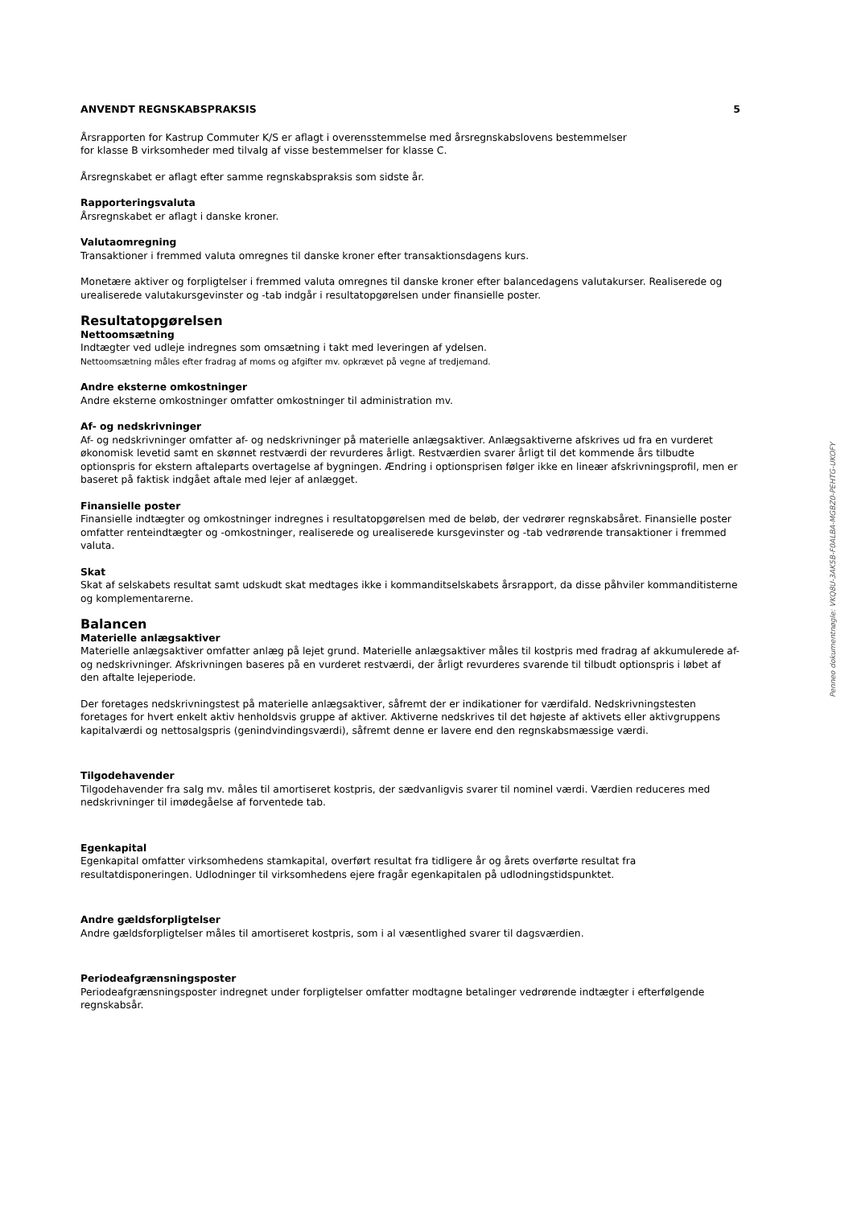ANVENDT REGNSKABSPRAKSIS 5
Årsrapporten for Kastrup Commuter K/S er aflagt i overensstemmelse med årsregnskabslovens bestemmelser
for klasse B virksomheder med tilvalg af visse bestemmelser for klasse C.
Årsregnskabet er aflagt efter samme regnskabspraksis som sidste år.
Rapporteringsvaluta
Årsregnskabet er aflagt i danske kroner.
Valutaomregning
Transaktioner i fremmed valuta omregnes til danske kroner efter transaktionsdagens kurs.
Monetære aktiver og forpligtelser i fremmed valuta omregnes til danske kroner efter balancedagens valutakurser. Realiserede og urealiserede valutakursgevinster og -tab indgår i resultatopgørelsen under finansielle poster.
Resultatopgørelsen
Nettoomsætning
Indtægter ved udleje indregnes som omsætning i takt med leveringen af ydelsen.
Nettoomsætning måles efter fradrag af moms og afgifter mv. opkrævet på vegne af tredjemand.
Andre eksterne omkostninger
Andre eksterne omkostninger omfatter omkostninger til administration mv.
Af- og nedskrivninger
Af- og nedskrivninger omfatter af- og nedskrivninger på materielle anlægsaktiver. Anlægsaktiverne afskrives ud fra en vurderet økonomisk levetid samt en skønnet restværdi der revurderes årligt. Restværdien svarer årligt til det kommende års tilbudte optionspris for ekstern aftaleparts overtagelse af bygningen. Ændring i optionsprisen følger ikke en lineær afskrivningsprofil, men er baseret på faktisk indgået aftale med lejer af anlægget.
Finansielle poster
Finansielle indtægter og omkostninger indregnes i resultatopgørelsen med de beløb, der vedrører regnskabsåret. Finansielle poster omfatter renteindtægter og -omkostninger, realiserede og urealiserede kursgevinster og -tab vedrørende transaktioner i fremmed valuta.
Skat
Skat af selskabets resultat samt udskudt skat medtages ikke i kommanditselskabets årsrapport, da disse påhviler kommanditisterne og komplementarerne.
Balancen
Materielle anlægsaktiver
Materielle anlægsaktiver omfatter anlæg på lejet grund. Materielle anlægsaktiver måles til kostpris med fradrag af akkumulerede af- og nedskrivninger. Afskrivningen baseres på en vurderet restværdi, der årligt revurderes svarende til tilbudt optionspris i løbet af den aftalte lejeperiode.
Der foretages nedskrivningstest på materielle anlægsaktiver, såfremt der er indikationer for værdifald. Nedskrivningstesten foretages for hvert enkelt aktiv henholdsvis gruppe af aktiver. Aktiverne nedskrives til det højeste af aktivets eller aktivgruppens kapitalværdi og nettosalgspris (genindvindingsværdi), såfremt denne er lavere end den regnskabsmæssige værdi.
Tilgodehavender
Tilgodehavender fra salg mv. måles til amortiseret kostpris, der sædvanligvis svarer til nominel værdi. Værdien reduceres med nedskrivninger til imødegåelse af forventede tab.
Egenkapital
Egenkapital omfatter virksomhedens stamkapital, overført resultat fra tidligere år og årets overførte resultat fra resultatdisponeringen. Udlodninger til virksomhedens ejere fragår egenkapitalen på udlodningstidspunktet.
Andre gældsforpligtelser
Andre gældsforpligtelser måles til amortiseret kostpris, som i al væsentlighed svarer til dagsværdien.
Periodeafgrænsningsposter
Periodeafgrænsningsposter indregnet under forpligtelser omfatter modtagne betalinger vedrørende indtægter i efterfølgende regnskabsår.
Penneo dokumentnøgle: VKQ8U-3AK5B-F0ALBA-MGBZ0-PEHTG-UKOFY